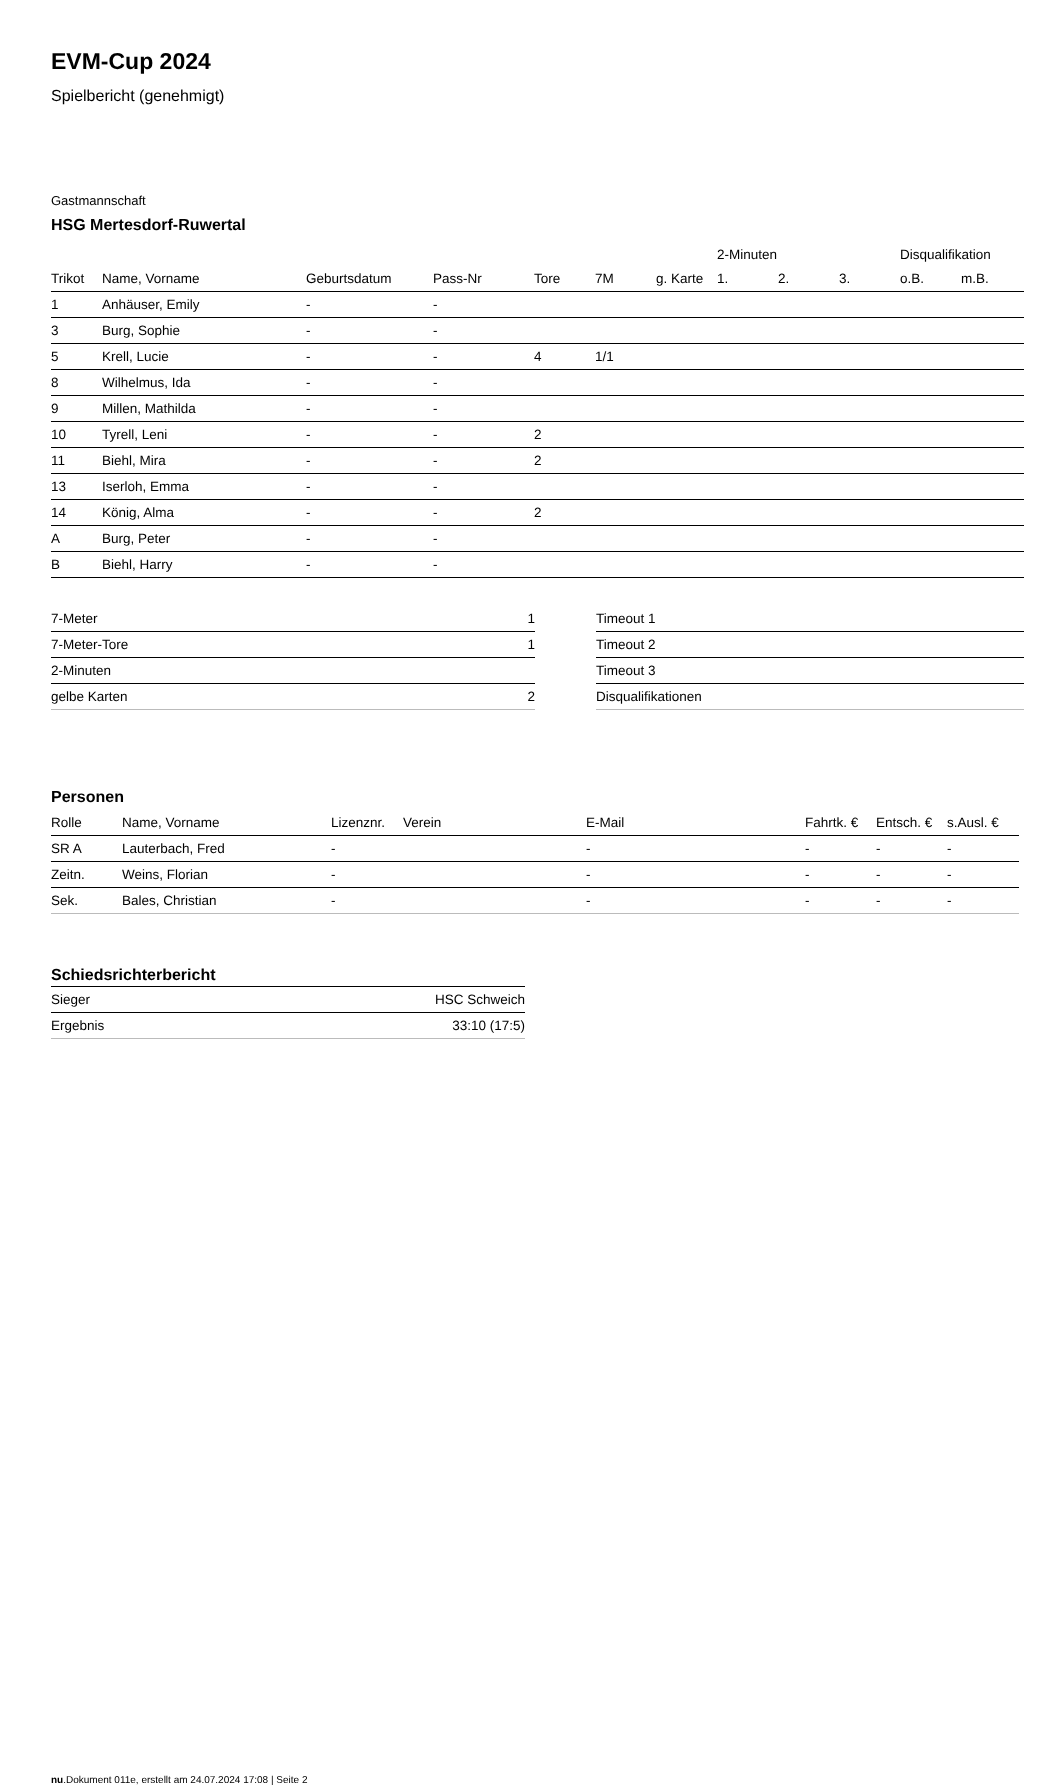EVM-Cup 2024
Spielbericht (genehmigt)
Gastmannschaft
HSG Mertesdorf-Ruwertal
| | | | | | | | 2-Minuten | | | Disqualifikation | |
| --- | --- | --- | --- | --- | --- | --- | --- | --- | --- | --- | --- |
| Trikot | Name, Vorname | Geburtsdatum | Pass-Nr | Tore | 7M | g. Karte | 1. | 2. | 3. | o.B. | m.B. |
| 1 | Anhäuser, Emily | - | - | | | | | | | | |
| 3 | Burg, Sophie | - | - | | | | | | | | |
| 5 | Krell, Lucie | - | - | 4 | 1/1 | | | | | | |
| 8 | Wilhelmus, Ida | - | - | | | | | | | | |
| 9 | Millen, Mathilda | - | - | | | | | | | | |
| 10 | Tyrell, Leni | - | - | 2 | | | | | | | |
| 11 | Biehl, Mira | - | - | 2 | | | | | | | |
| 13 | Iserloh, Emma | - | - | | | | | | | | |
| 14 | König, Alma | - | - | 2 | | | | | | | |
| A | Burg, Peter | - | - | | | | | | | | |
| B | Biehl, Harry | - | - | | | | | | | | |
| 7-Meter | 1 |
| 7-Meter-Tore | 1 |
| 2-Minuten | |
| gelbe Karten | 2 |
| Timeout 1 |
| Timeout 2 |
| Timeout 3 |
| Disqualifikationen |
Personen
| Rolle | Name, Vorname | Lizenznr. | Verein | E-Mail | Fahrtk. € | Entsch. € | s.Ausl. € |
| --- | --- | --- | --- | --- | --- | --- | --- |
| SR A | Lauterbach, Fred | - | | - | - | - | - |
| Zeitn. | Weins, Florian | - | | - | - | - | - |
| Sek. | Bales, Christian | - | | - | - | - | - |
Schiedsrichterbericht
| Sieger | HSC Schweich |
| Ergebnis | 33:10 (17:5) |
nu.Dokument 011e, erstellt am 24.07.2024 17:08 | Seite 2